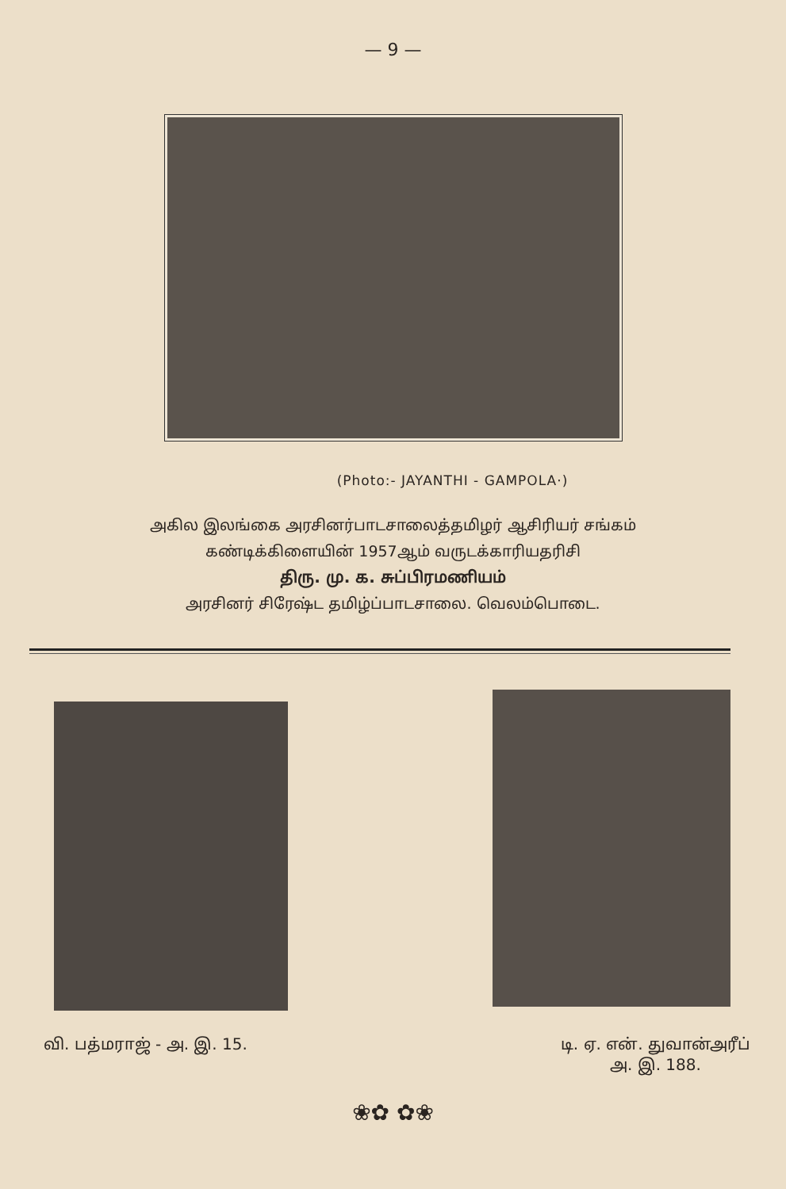— 9 —
(Photo:- JAYANTHI - GAMPOLA·)
அகில இலங்கை அரசினர்பாடசாலைத்தமிழர் ஆசிரியர் சங்கம்
கண்டிக்கிளையின் 1957ஆம் வருடக்காரியதரிசி
திரு. மு. க. சுப்பிரமணியம்
அரசினர் சிரேஷ்ட தமிழ்ப்பாடசாலை. வெலம்பொடை.
வி. பத்மராஜ் - அ. இ. 15. டி. ஏ. என். துவான்அரீப்
அ. இ. 188.
❀✿ ✿❀